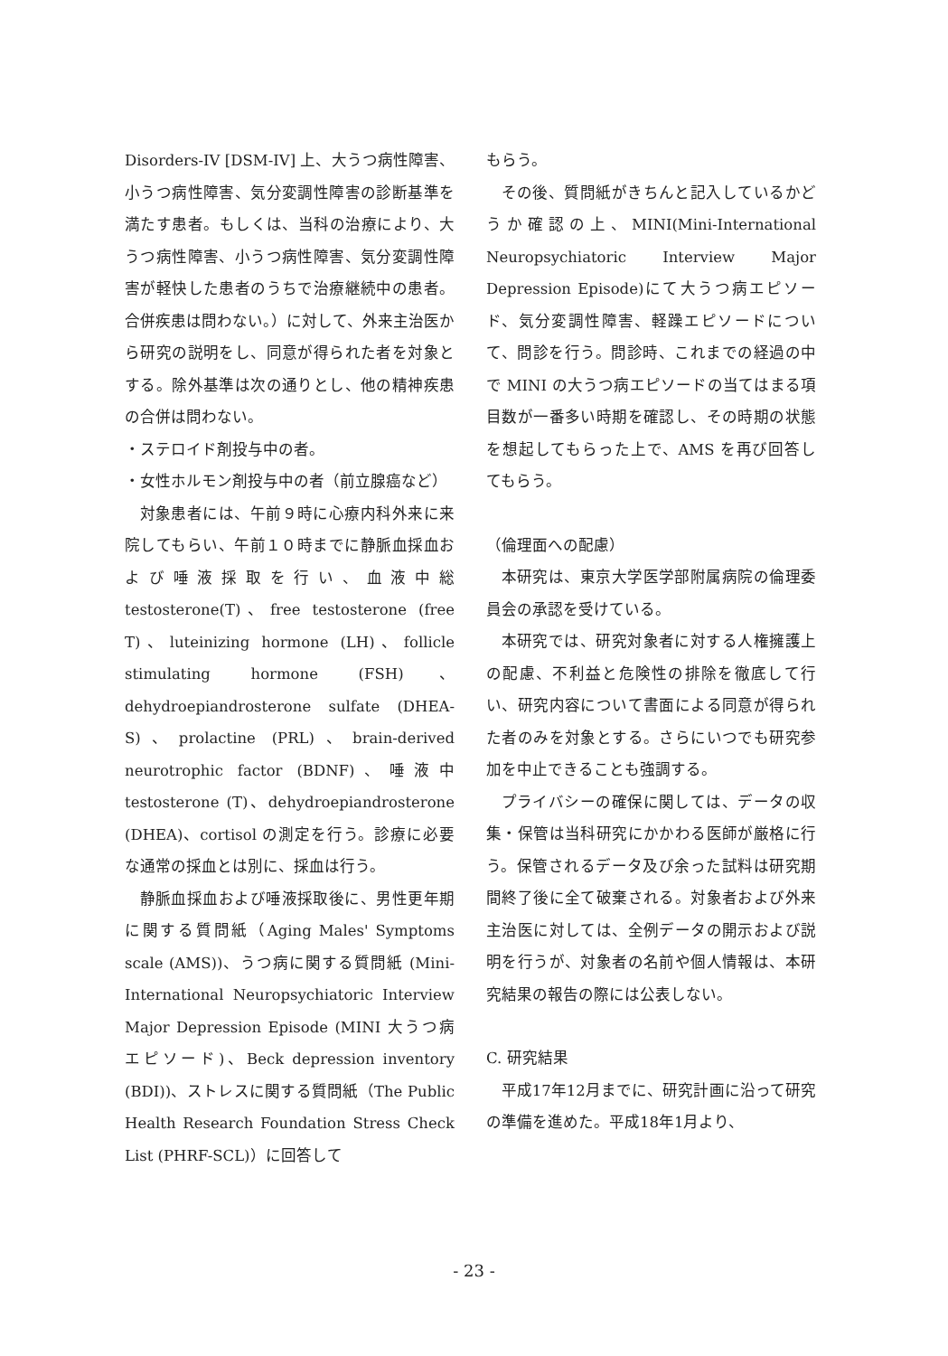Disorders-IV [DSM-IV] 上、大うつ病性障害、小うつ病性障害、気分変調性障害の診断基準を満たす患者。もしくは、当科の治療により、大うつ病性障害、小うつ病性障害、気分変調性障害が軽快した患者のうちで治療継続中の患者。合併疾患は問わない。）に対して、外来主治医から研究の説明をし、同意が得られた者を対象とする。除外基準は次の通りとし、他の精神疾患の合併は問わない。
・ステロイド剤投与中の者。
・女性ホルモン剤投与中の者（前立腺癌など）
対象患者には、午前９時に心療内科外来に来院してもらい、午前１０時までに静脈血採血および唾液採取を行い、血液中総 testosterone(T)、free testosterone (free T)、luteinizing hormone (LH)、follicle stimulating hormone (FSH)、dehydroepiandrosterone sulfate (DHEA-S)、prolactine (PRL)、brain-derived neurotrophic factor (BDNF)、唾液中 testosterone (T)、dehydroepiandrosterone (DHEA)、cortisol の測定を行う。診療に必要な通常の採血とは別に、採血は行う。
静脈血採血および唾液採取後に、男性更年期に関する質問紙（Aging Males' Symptoms scale (AMS))、うつ病に関する質問紙 (Mini-International Neuropsychiatoric Interview Major Depression Episode (MINI 大うつ病エピソード)、Beck depression inventory (BDI))、ストレスに関する質問紙（The Public Health Research Foundation Stress Check List (PHRF-SCL)）に回答して
もらう。
その後、質問紙がきちんと記入しているかどうか確認の上、MINI(Mini-International Neuropsychiatoric Interview Major Depression Episode)にて大うつ病エピソード、気分変調性障害、軽躁エピソードについて、問診を行う。問診時、これまでの経過の中で MINI の大うつ病エピソードの当てはまる項目数が一番多い時期を確認し、その時期の状態を想起してもらった上で、AMS を再び回答してもらう。
（倫理面への配慮）
本研究は、東京大学医学部附属病院の倫理委員会の承認を受けている。
本研究では、研究対象者に対する人権擁護上の配慮、不利益と危険性の排除を徹底して行い、研究内容について書面による同意が得られた者のみを対象とする。さらにいつでも研究参加を中止できることも強調する。
プライバシーの確保に関しては、データの収集・保管は当科研究にかかわる医師が厳格に行う。保管されるデータ及び余った試料は研究期間終了後に全て破棄される。対象者および外来主治医に対しては、全例データの開示および説明を行うが、対象者の名前や個人情報は、本研究結果の報告の際には公表しない。
C. 研究結果
平成17年12月までに、研究計画に沿って研究の準備を進めた。平成18年1月より、
- 23 -